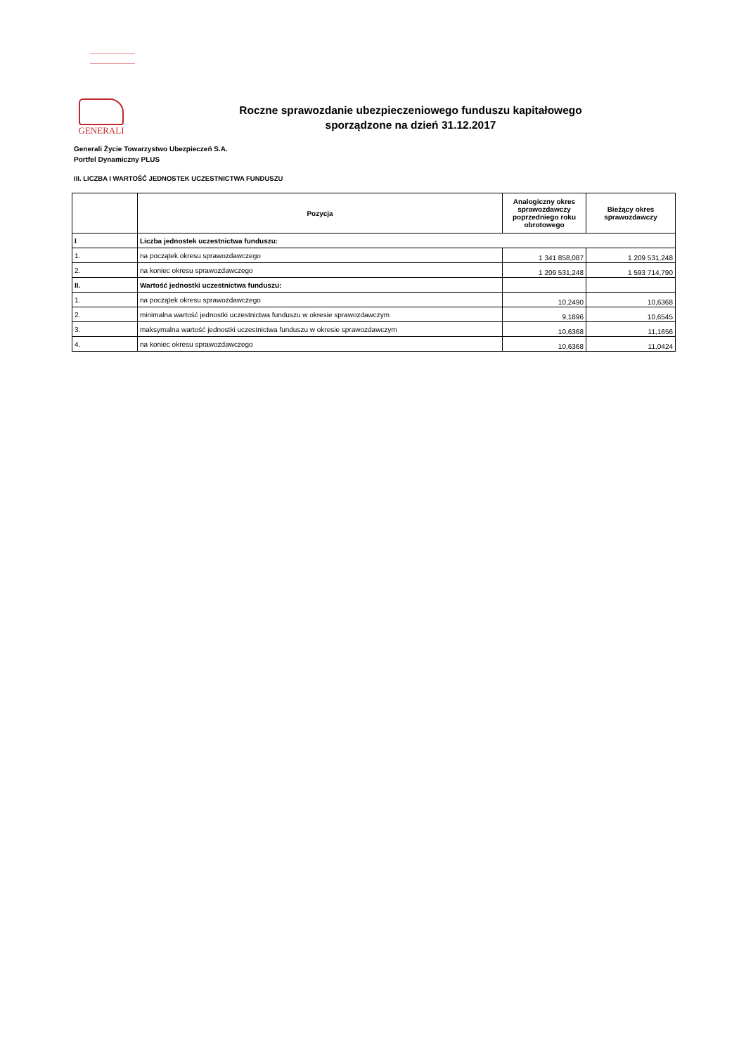GENERALI
Roczne sprawozdanie ubezpieczeniowego funduszu kapitałowego
sporządzone na dzień 31.12.2017
Generali Życie Towarzystwo Ubezpieczeń S.A.
Portfel Dynamiczny PLUS
III. LICZBA I WARTOŚĆ JEDNOSTEK UCZESTNICTWA FUNDUSZU
| | Pozycja | Analogiczny okres sprawozdawczy poprzedniego roku obrotowego | Bieżący okres sprawozdawczy |
| --- | --- | --- | --- |
| I | Liczba jednostek uczestnictwa funduszu: | | |
| 1. | na początek okresu sprawozdawczego | 1 341 858,087 | 1 209 531,248 |
| 2. | na koniec okresu sprawozdawczego | 1 209 531,248 | 1 593 714,790 |
| II. | Wartość jednostki uczestnictwa funduszu: | | |
| 1. | na początek okresu sprawozdawczego | 10,2490 | 10,6368 |
| 2. | minimalna wartość jednostki uczestnictwa funduszu w okresie sprawozdawczym | 9,1896 | 10,6545 |
| 3. | maksymalna wartość jednostki uczestnictwa funduszu w okresie sprawozdawczym | 10,6368 | 11,1656 |
| 4. | na koniec okresu sprawozdawczego | 10,6368 | 11,0424 |